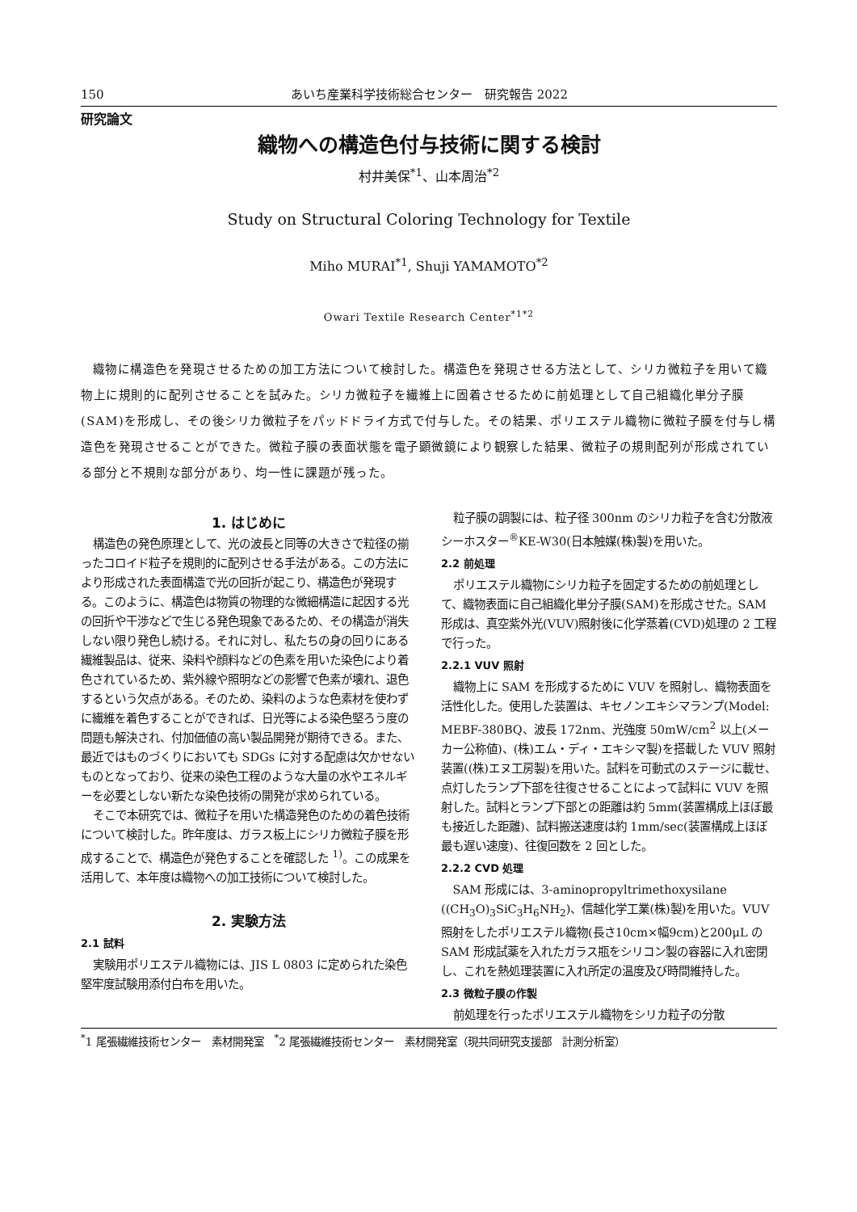150 あいち産業科学技術総合センター　研究報告 2022
研究論文
織物への構造色付与技術に関する検討
村井美保<sup>*1</sup>、山本周治<sup>*2</sup>
Study on Structural Coloring Technology for Textile
Miho MURAI<sup>*1</sup>, Shuji YAMAMOTO<sup>*2</sup>
Owari Textile Research Center<sup>*1*2</sup>
織物に構造色を発現させるための加工方法について検討した。構造色を発現させる方法として、シリカ微粒子を用いて織物上に規則的に配列させることを試みた。シリカ微粒子を繊維上に固着させるために前処理として自己組織化単分子膜(SAM)を形成し、その後シリカ微粒子をパッドドライ方式で付与した。その結果、ポリエステル織物に微粒子膜を付与し構造色を発現させることができた。微粒子膜の表面状態を電子顕微鏡により観察した結果、微粒子の規則配列が形成されている部分と不規則な部分があり、均一性に課題が残った。
1. はじめに
構造色の発色原理として、光の波長と同等の大きさで粒径の揃ったコロイド粒子を規則的に配列させる手法がある。この方法により形成された表面構造で光の回折が起こり、構造色が発現する。このように、構造色は物質の物理的な微細構造に起因する光の回折や干渉などで生じる発色現象であるため、その構造が消失しない限り発色し続ける。それに対し、私たちの身の回りにある繊維製品は、従来、染料や顔料などの色素を用いた染色により着色されているため、紫外線や照明などの影響で色素が壊れ、退色するという欠点がある。そのため、染料のような色素材を使わずに繊維を着色することができれば、日光等による染色堅ろう度の問題も解決され、付加価値の高い製品開発が期待できる。また、最近ではものづくりにおいても SDGs に対する配慮は欠かせないものとなっており、従来の染色工程のような大量の水やエネルギーを必要としない新たな染色技術の開発が求められている。
そこで本研究では、微粒子を用いた構造発色のための着色技術について検討した。昨年度は、ガラス板上にシリカ微粒子膜を形成することで、構造色が発色することを確認した <sup>1)</sup>。この成果を活用して、本年度は織物への加工技術について検討した。
2. 実験方法
2.1 試料
実験用ポリエステル織物には、JIS L 0803 に定められた染色堅牢度試験用添付白布を用いた。
粒子膜の調製には、粒子径 300nm のシリカ粒子を含む分散液シーホスター<sup>®</sup>KE-W30(日本触媒(株)製)を用いた。
2.2 前処理
ポリエステル織物にシリカ粒子を固定するための前処理として、織物表面に自己組織化単分子膜(SAM)を形成させた。SAM 形成は、真空紫外光(VUV)照射後に化学蒸着(CVD)処理の 2 工程で行った。
2.2.1 VUV 照射
織物上に SAM を形成するために VUV を照射し、織物表面を活性化した。使用した装置は、キセノンエキシマランプ(Model: MEBF-380BQ、波長 172nm、光強度 50mW/cm<sup>2</sup> 以上(メーカー公称値)、(株)エム・ディ・エキシマ製)を搭載した VUV 照射装置((株)エヌ工房製)を用いた。試料を可動式のステージに載せ、点灯したランプ下部を往復させることによって試料に VUV を照射した。試料とランプ下部との距離は約 5mm(装置構成上ほぼ最も接近した距離)、試料搬送速度は約 1mm/sec(装置構成上ほぼ最も遅い速度)、往復回数を 2 回とした。
2.2.2 CVD 処理
SAM 形成には、3-aminopropyltrimethoxysilane ((CH<sub>3</sub>O)<sub>3</sub>SiC<sub>3</sub>H<sub>6</sub>NH<sub>2</sub>)、信越化学工業(株)製)を用いた。VUV 照射をしたポリエステル織物(長さ10cm×幅9cm)と200μL のSAM 形成試薬を入れたガラス瓶をシリコン製の容器に入れ密閉し、これを熱処理装置に入れ所定の温度及び時間維持した。
2.3 微粒子膜の作製
前処理を行ったポリエステル織物をシリカ粒子の分散
<sup>*</sup> 1 尾張繊維技術センター　素材開発室　<sup>*</sup>2 尾張繊維技術センター　素材開発室（現共同研究支援部　計測分析室）